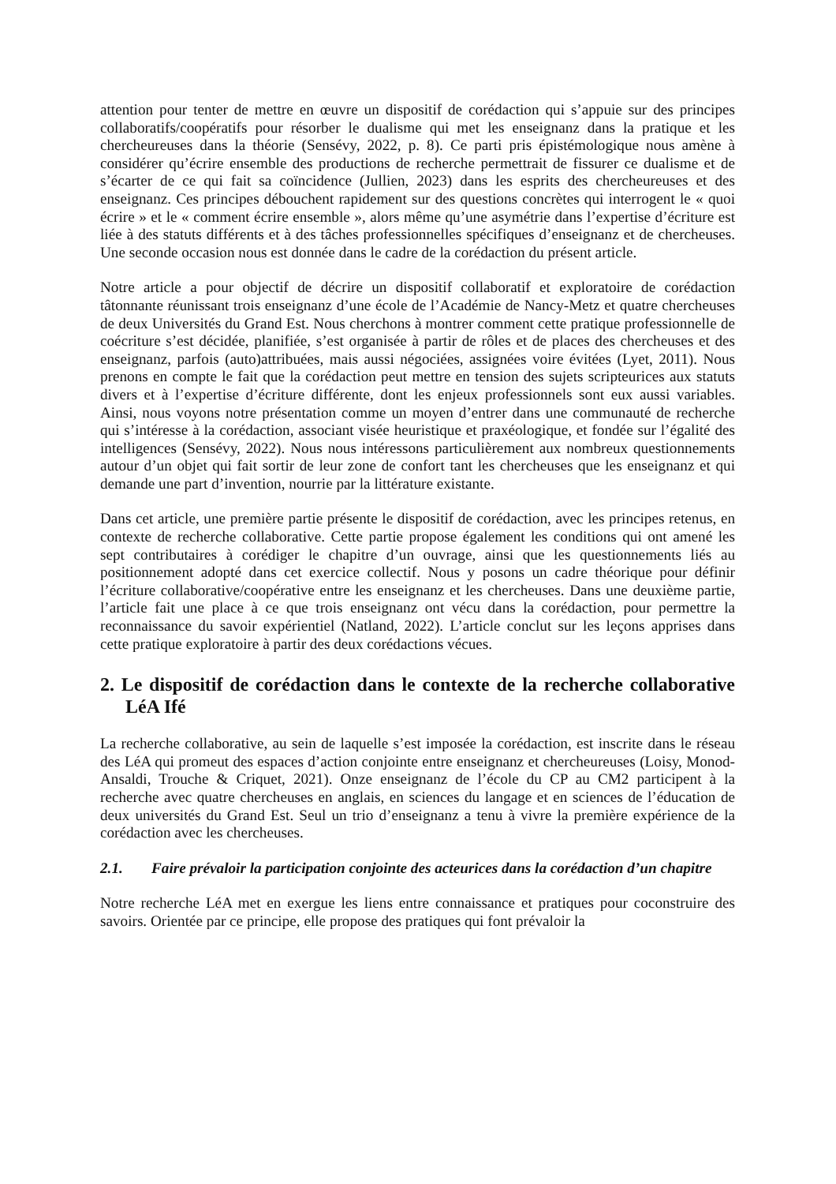attention pour tenter de mettre en œuvre un dispositif de corédaction qui s’appuie sur des principes collaboratifs/coopératifs pour résorber le dualisme qui met les enseignanz dans la pratique et les chercheureuses dans la théorie (Sensévy, 2022, p. 8). Ce parti pris épistémologique nous amène à considérer qu’écrire ensemble des productions de recherche permettrait de fissurer ce dualisme et de s’écarter de ce qui fait sa coïncidence (Jullien, 2023) dans les esprits des chercheureuses et des enseignanz. Ces principes débouchent rapidement sur des questions concrètes qui interrogent le « quoi écrire » et le « comment écrire ensemble », alors même qu’une asymétrie dans l’expertise d’écriture est liée à des statuts différents et à des tâches professionnelles spécifiques d’enseignanz et de chercheuses. Une seconde occasion nous est donnée dans le cadre de la corédaction du présent article.
Notre article a pour objectif de décrire un dispositif collaboratif et exploratoire de corédaction tâtonnante réunissant trois enseignanz d’une école de l’Académie de Nancy-Metz et quatre chercheuses de deux Universités du Grand Est. Nous cherchons à montrer comment cette pratique professionnelle de coécriture s’est décidée, planifiée, s’est organisée à partir de rôles et de places des chercheuses et des enseignanz, parfois (auto)attribuées, mais aussi négociées, assignées voire évitées (Lyet, 2011). Nous prenons en compte le fait que la corédaction peut mettre en tension des sujets scripteurices aux statuts divers et à l’expertise d’écriture différente, dont les enjeux professionnels sont eux aussi variables. Ainsi, nous voyons notre présentation comme un moyen d’entrer dans une communauté de recherche qui s’intéresse à la corédaction, associant visée heuristique et praxéologique, et fondée sur l’égalité des intelligences (Sensévy, 2022). Nous nous intéressons particulièrement aux nombreux questionnements autour d’un objet qui fait sortir de leur zone de confort tant les chercheuses que les enseignanz et qui demande une part d’invention, nourrie par la littérature existante.
Dans cet article, une première partie présente le dispositif de corédaction, avec les principes retenus, en contexte de recherche collaborative. Cette partie propose également les conditions qui ont amené les sept contributaires à corédiger le chapitre d’un ouvrage, ainsi que les questionnements liés au positionnement adopté dans cet exercice collectif. Nous y posons un cadre théorique pour définir l’écriture collaborative/coopérative entre les enseignanz et les chercheuses. Dans une deuxième partie, l’article fait une place à ce que trois enseignanz ont vécu dans la corédaction, pour permettre la reconnaissance du savoir expérientiel (Natland, 2022). L’article conclut sur les leçons apprises dans cette pratique exploratoire à partir des deux corédactions vécues.
2. Le dispositif de corédaction dans le contexte de la recherche collaborative LéA Ifé
La recherche collaborative, au sein de laquelle s’est imposée la corédaction, est inscrite dans le réseau des LéA qui promeut des espaces d’action conjointe entre enseignanz et chercheureuses (Loisy, Monod-Ansaldi, Trouche & Criquet, 2021). Onze enseignanz de l’école du CP au CM2 participent à la recherche avec quatre chercheuses en anglais, en sciences du langage et en sciences de l’éducation de deux universités du Grand Est. Seul un trio d’enseignanz a tenu à vivre la première expérience de la corédaction avec les chercheuses.
2.1. Faire prévaloir la participation conjointe des acteurices dans la corédaction d’un chapitre
Notre recherche LéA met en exergue les liens entre connaissance et pratiques pour coconstruire des savoirs. Orientée par ce principe, elle propose des pratiques qui font prévaloir la